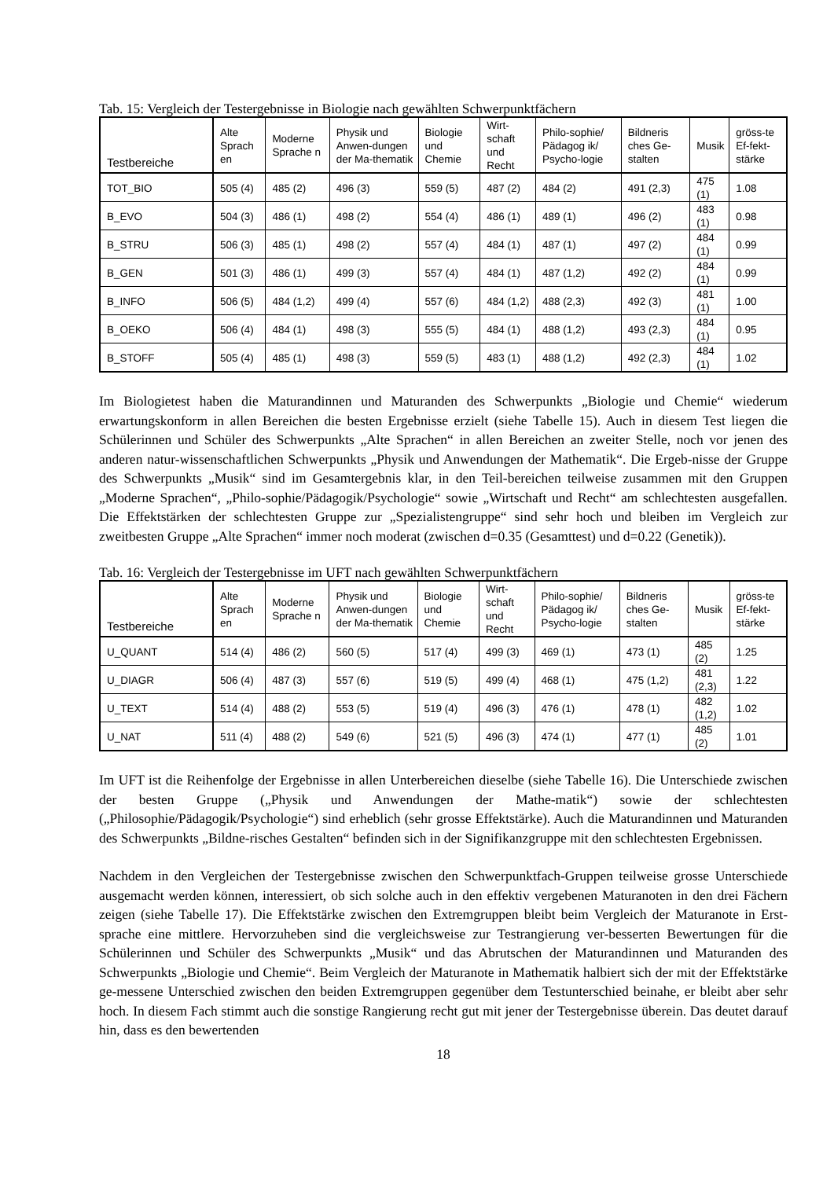Tab. 15: Vergleich der Testergebnisse in Biologie nach gewählten Schwerpunktfächern
| Testbereiche | Alte Sprach en | Moderne Sprache n | Physik und Anwen-dungen der Ma-thematik | Biologie und Chemie | Wirt-schaft und Recht | Philo-sophie/ Pädagog ik/ Psycho-logie | Bildneris ches Ge-stalten | Musik | gröss-te Ef-fekt-stärke |
| --- | --- | --- | --- | --- | --- | --- | --- | --- | --- |
| TOT_BIO | 505 (4) | 485 (2) | 496 (3) | 559 (5) | 487 (2) | 484 (2) | 491 (2,3) | 475 (1) | 1.08 |
| B_EVO | 504 (3) | 486 (1) | 498 (2) | 554 (4) | 486 (1) | 489 (1) | 496 (2) | 483 (1) | 0.98 |
| B_STRU | 506 (3) | 485 (1) | 498 (2) | 557 (4) | 484 (1) | 487 (1) | 497 (2) | 484 (1) | 0.99 |
| B_GEN | 501 (3) | 486 (1) | 499 (3) | 557 (4) | 484 (1) | 487 (1,2) | 492 (2) | 484 (1) | 0.99 |
| B_INFO | 506 (5) | 484 (1,2) | 499 (4) | 557 (6) | 484 (1,2) | 488 (2,3) | 492 (3) | 481 (1) | 1.00 |
| B_OEKO | 506 (4) | 484 (1) | 498 (3) | 555 (5) | 484 (1) | 488 (1,2) | 493 (2,3) | 484 (1) | 0.95 |
| B_STOFF | 505 (4) | 485 (1) | 498 (3) | 559 (5) | 483 (1) | 488 (1,2) | 492 (2,3) | 484 (1) | 1.02 |
Im Biologietest haben die Maturandinnen und Maturanden des Schwerpunkts „Biologie und Chemie“ wiederum erwartungskonform in allen Bereichen die besten Ergebnisse erzielt (siehe Tabelle 15). Auch in diesem Test liegen die Schülerinnen und Schüler des Schwerpunkts „Alte Sprachen“ in allen Bereichen an zweiter Stelle, noch vor jenen des anderen natur-wissenschaftlichen Schwerpunkts „Physik und Anwendungen der Mathematik“. Die Ergeb-nisse der Gruppe des Schwerpunkts „Musik“ sind im Gesamtergebnis klar, in den Teil-bereichen teilweise zusammen mit den Gruppen „Moderne Sprachen“, „Philo-sophie/Pädagogik/Psychologie“ sowie „Wirtschaft und Recht“ am schlechtesten ausgefallen. Die Effektstärken der schlechtesten Gruppe zur „Spezialistengruppe“ sind sehr hoch und bleiben im Vergleich zur zweitbesten Gruppe „Alte Sprachen“ immer noch moderat (zwischen d=0.35 (Gesamttest) und d=0.22 (Genetik)).
Tab. 16: Vergleich der Testergebnisse im UFT nach gewählten Schwerpunktfächern
| Testbereiche | Alte Sprach en | Moderne Sprache n | Physik und Anwen-dungen der Ma-thematik | Biologie und Chemie | Wirt-schaft und Recht | Philo-sophie/ Pädagog ik/ Psycho-logie | Bildneris ches Ge-stalten | Musik | gröss-te Ef-fekt-stärke |
| --- | --- | --- | --- | --- | --- | --- | --- | --- | --- |
| U_QUANT | 514 (4) | 486 (2) | 560 (5) | 517 (4) | 499 (3) | 469 (1) | 473 (1) | 485 (2) | 1.25 |
| U_DIAGR | 506 (4) | 487 (3) | 557 (6) | 519 (5) | 499 (4) | 468 (1) | 475 (1,2) | 481 (2,3) | 1.22 |
| U_TEXT | 514 (4) | 488 (2) | 553 (5) | 519 (4) | 496 (3) | 476 (1) | 478 (1) | 482 (1,2) | 1.02 |
| U_NAT | 511 (4) | 488 (2) | 549 (6) | 521 (5) | 496 (3) | 474 (1) | 477 (1) | 485 (2) | 1.01 |
Im UFT ist die Reihenfolge der Ergebnisse in allen Unterbereichen dieselbe (siehe Tabelle 16). Die Unterschiede zwischen der besten Gruppe („Physik und Anwendungen der Mathe-matik“) sowie der schlechtesten („Philosophie/Pädagogik/Psychologie“) sind erheblich (sehr grosse Effektstärke). Auch die Maturandinnen und Maturanden des Schwerpunkts „Bildne-risches Gestalten“ befinden sich in der Signifikanzgruppe mit den schlechtesten Ergebnissen.
Nachdem in den Vergleichen der Testergebnisse zwischen den Schwerpunktfach-Gruppen teilweise grosse Unterschiede ausgemacht werden können, interessiert, ob sich solche auch in den effektiv vergebenen Maturanoten in den drei Fächern zeigen (siehe Tabelle 17). Die Effektstärke zwischen den Extremgruppen bleibt beim Vergleich der Maturanote in Erst-sprache eine mittlere. Hervorzuheben sind die vergleichsweise zur Testrangierung ver-besserten Bewertungen für die Schülerinnen und Schüler des Schwerpunkts „Musik“ und das Abrutschen der Maturandinnen und Maturanden des Schwerpunkts „Biologie und Chemie“. Beim Vergleich der Maturanote in Mathematik halbiert sich der mit der Effektstärke ge-messene Unterschied zwischen den beiden Extremgruppen gegenüber dem Testunterschied beinahe, er bleibt aber sehr hoch. In diesem Fach stimmt auch die sonstige Rangierung recht gut mit jener der Testergebnisse überein. Das deutet darauf hin, dass es den bewertenden
18